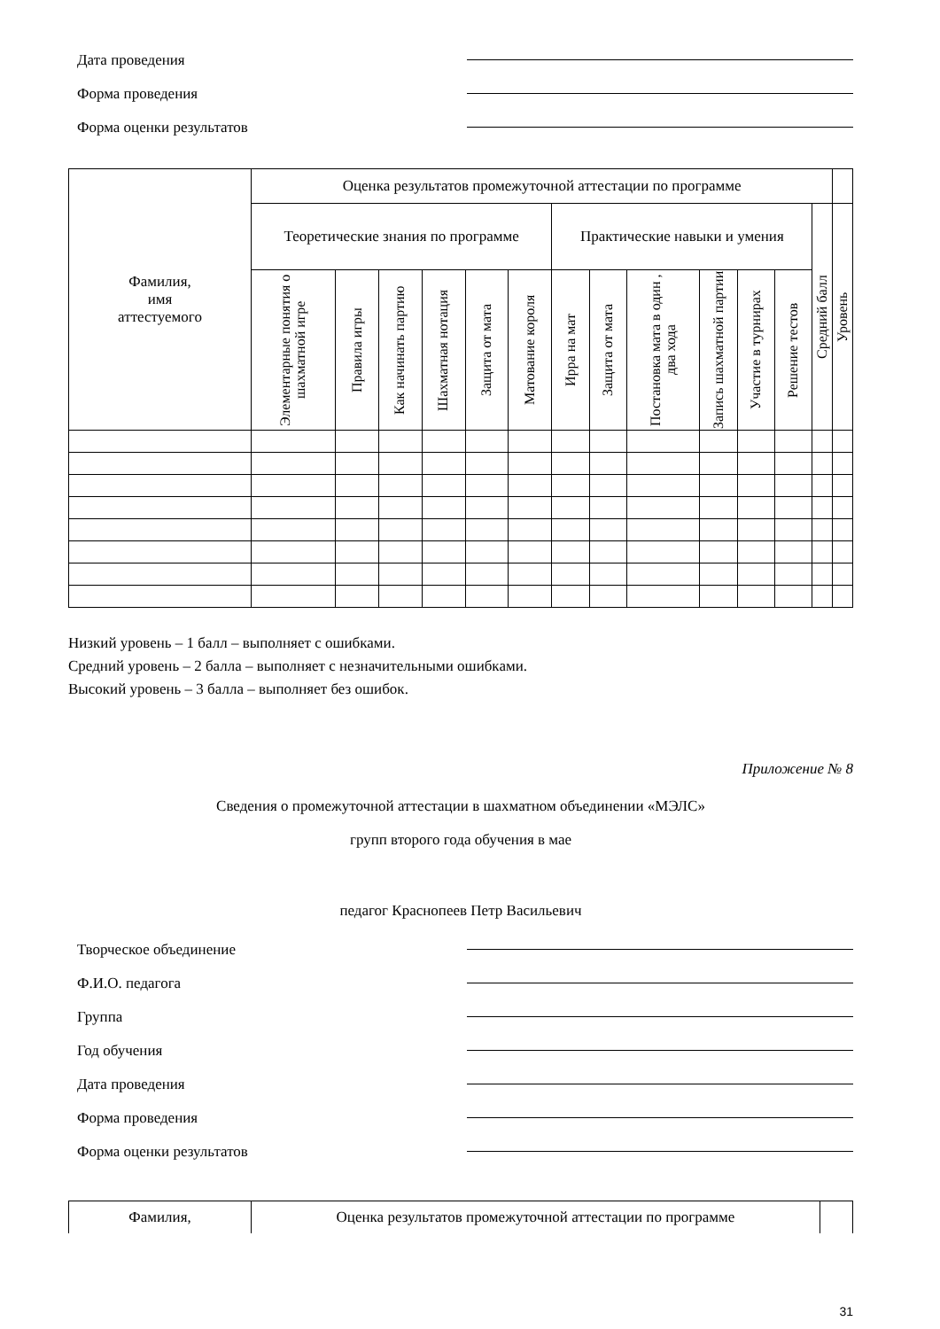Дата проведения
Форма проведения
Форма оценки результатов
| Фамилия, имя аттестуемого | Оценка результатов промежуточной аттестации по программе | | | | | | | | | | | | | |
| --- | --- | --- | --- | --- | --- | --- | --- | --- | --- | --- | --- | --- | --- | --- |
| | Теоретические знания по программе | | | | | | Практические навыки и умения | | | | | | Средний балл | Уровень |
| | Элементарные понятия о шахматной игре | Правила игры | Как начинать партию | Шахматная нотация | Защита от мата | Матование короля | Ирра на мат | Защита от мата | Постановка мата в один , два хода | Запись шахматной партии | Участие в турнирах | Решение тестов | | |
Низкий уровень – 1 балл – выполняет с ошибками.
Средний уровень – 2 балла – выполняет с незначительными ошибками.
Высокий уровень – 3 балла – выполняет без ошибок.
Приложение № 8
Сведения о промежуточной аттестации в шахматном объединении «МЭЛС»
групп второго года обучения в мае
педагог Краснопеев Петр Васильевич
Творческое объединение
Ф.И.О. педагога
Группа
Год обучения
Дата проведения
Форма проведения
Форма оценки результатов
| Фамилия, | Оценка результатов промежуточной аттестации по программе | |
31